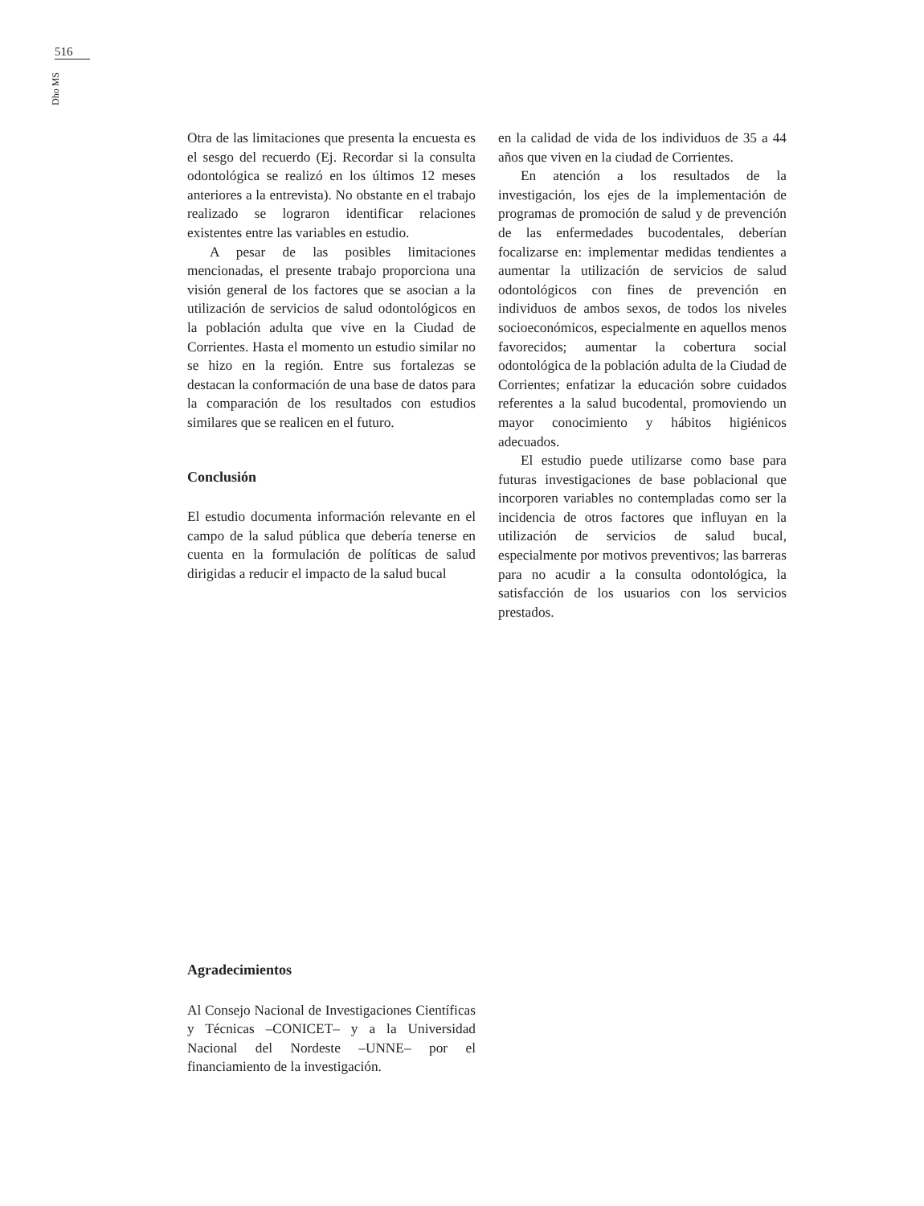516
Dho MS
Otra de las limitaciones que presenta la encuesta es el sesgo del recuerdo (Ej. Recordar si la consulta odontológica se realizó en los últimos 12 meses anteriores a la entrevista). No obstante en el trabajo realizado se lograron identificar relaciones existentes entre las variables en estudio.
A pesar de las posibles limitaciones mencionadas, el presente trabajo proporciona una visión general de los factores que se asocian a la utilización de servicios de salud odontológicos en la población adulta que vive en la Ciudad de Corrientes. Hasta el momento un estudio similar no se hizo en la región. Entre sus fortalezas se destacan la conformación de una base de datos para la comparación de los resultados con estudios similares que se realicen en el futuro.
Conclusión
El estudio documenta información relevante en el campo de la salud pública que debería tenerse en cuenta en la formulación de políticas de salud dirigidas a reducir el impacto de la salud bucal
en la calidad de vida de los individuos de 35 a 44 años que viven en la ciudad de Corrientes.
En atención a los resultados de la investigación, los ejes de la implementación de programas de promoción de salud y de prevención de las enfermedades bucodentales, deberían focalizarse en: implementar medidas tendientes a aumentar la utilización de servicios de salud odontológicos con fines de prevención en individuos de ambos sexos, de todos los niveles socioeconómicos, especialmente en aquellos menos favorecidos; aumentar la cobertura social odontológica de la población adulta de la Ciudad de Corrientes; enfatizar la educación sobre cuidados referentes a la salud bucodental, promoviendo un mayor conocimiento y hábitos higiénicos adecuados.
El estudio puede utilizarse como base para futuras investigaciones de base poblacional que incorporen variables no contempladas como ser la incidencia de otros factores que influyan en la utilización de servicios de salud bucal, especialmente por motivos preventivos; las barreras para no acudir a la consulta odontológica, la satisfacción de los usuarios con los servicios prestados.
Agradecimientos
Al Consejo Nacional de Investigaciones Científicas y Técnicas –CONICET– y a la Universidad Nacional del Nordeste –UNNE– por el financiamiento de la investigación.